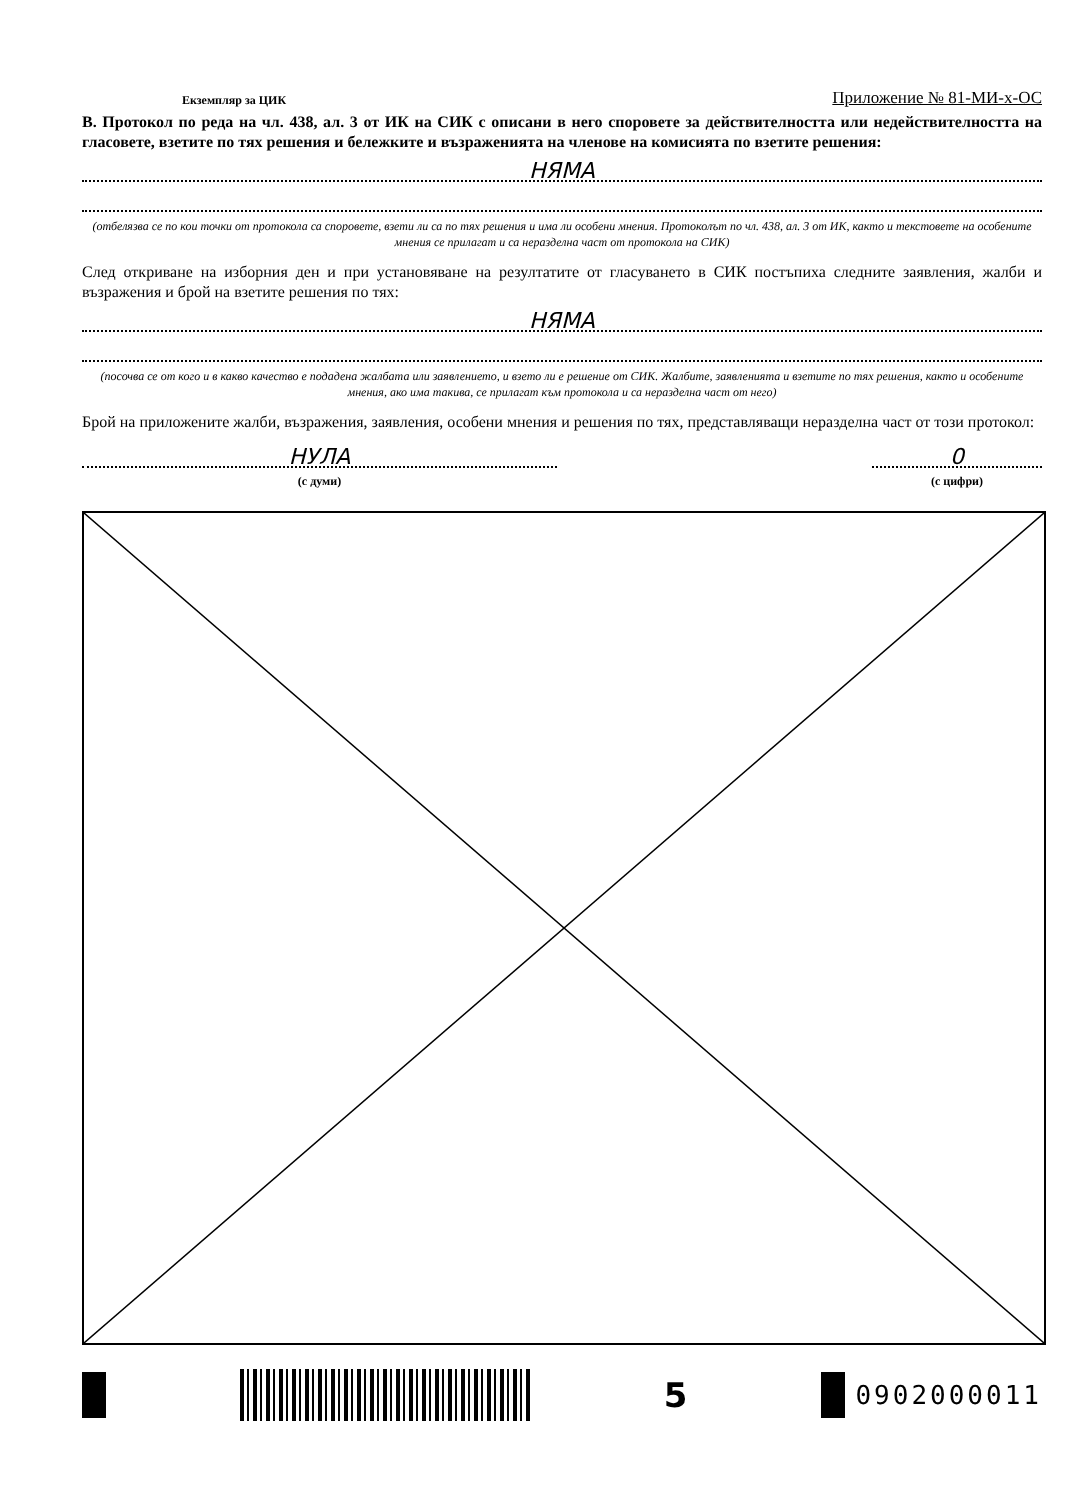Екземпляр за ЦИК Приложение № 81-МИ-х-ОС
В. Протокол по реда на чл. 438, ал. 3 от ИК на СИК с описани в него споровете за действителността или недействителността на гласовете, взетите по тях решения и бележките и възраженията на членове на комисията по взетите решения:
НЯМА
(отбелязва се по кои точки от протокола са споровете, взети ли са по тях решения и има ли особени мнения. Протоколът по чл. 438, ал. 3 от ИК, както и текстовете на особените мнения се прилагат и са неразделна част от протокола на СИК)
След откриване на изборния ден и при установяване на резултатите от гласуването в СИК постъпиха следните заявления, жалби и възражения и брой на взетите решения по тях:
НЯМА
(посочва се от кого и в какво качество е подадена жалбата или заявлението, и взето ли е решение от СИК. Жалбите, заявленията и взетите по тях решения, както и особените мнения, ако има такива, се прилагат към протокола и са неразделна част от него)
Брой на приложените жалби, възражения, заявления, особени мнения и решения по тях, представляващи неразделна част от този протокол:
НУЛА
(с думи)
0
(с цифри)
5
0902000011